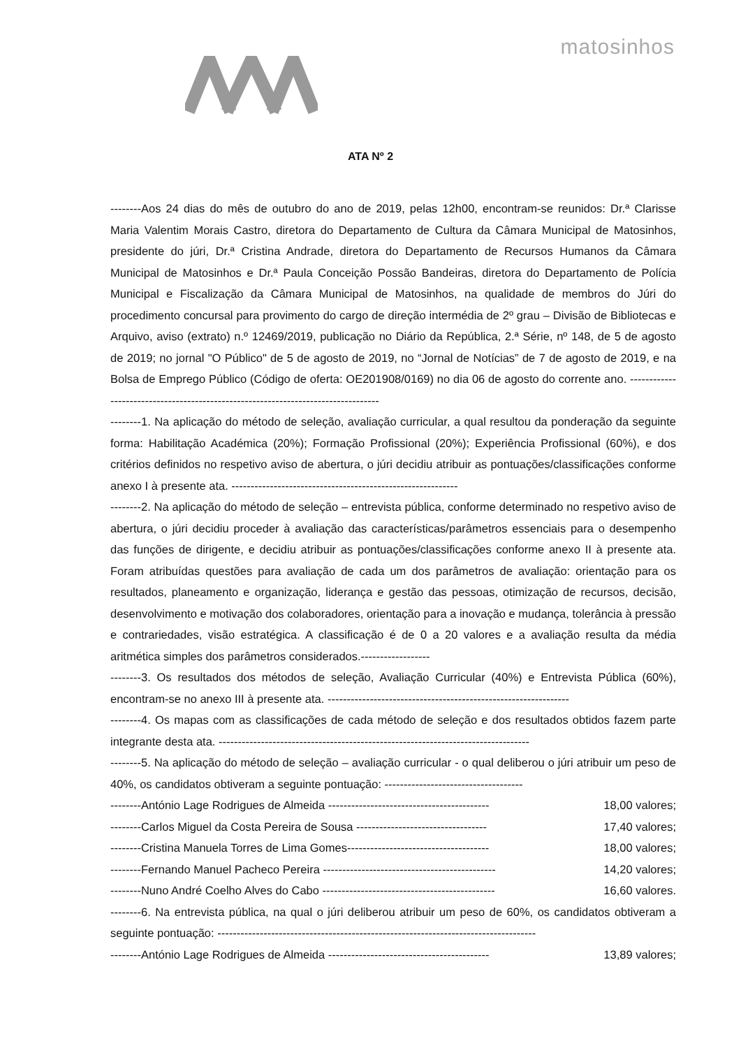matosinhos
ATA Nº 2
--------Aos 24 dias do mês de outubro do ano de 2019, pelas 12h00, encontram-se reunidos: Dr.ª Clarisse Maria Valentim Morais Castro, diretora do Departamento de Cultura da Câmara Municipal de Matosinhos, presidente do júri, Dr.ª Cristina Andrade, diretora do Departamento de Recursos Humanos da Câmara Municipal de Matosinhos e Dr.ª Paula Conceição Possão Bandeiras, diretora do Departamento de Polícia Municipal e Fiscalização da Câmara Municipal de Matosinhos, na qualidade de membros do Júri do procedimento concursal para provimento do cargo de direção intermédia de 2º grau – Divisão de Bibliotecas e Arquivo, aviso (extrato) n.º 12469/2019, publicação no Diário da República, 2.ª Série, nº 148, de 5 de agosto de 2019; no jornal "O Público" de 5 de agosto de 2019, no “Jornal de Notícias” de 7 de agosto de 2019, e na Bolsa de Emprego Público (Código de oferta: OE201908/0169) no dia 06 de agosto do corrente ano. ----------------------------------------------------------------------------------
--------1. Na aplicação do método de seleção, avaliação curricular, a qual resultou da ponderação da seguinte forma: Habilitação Académica (20%); Formação Profissional (20%); Experiência Profissional (60%), e dos critérios definidos no respetivo aviso de abertura, o júri decidiu atribuir as pontuações/classificações conforme anexo I à presente ata. -----------------------------------------------------------
--------2. Na aplicação do método de seleção – entrevista pública, conforme determinado no respetivo aviso de abertura, o júri decidiu proceder à avaliação das características/parâmetros essenciais para o desempenho das funções de dirigente, e decidiu atribuir as pontuações/classificações conforme anexo II à presente ata. Foram atribuídas questões para avaliação de cada um dos parâmetros de avaliação: orientação para os resultados, planeamento e organização, liderança e gestão das pessoas, otimização de recursos, decisão, desenvolvimento e motivação dos colaboradores, orientação para a inovação e mudança, tolerância à pressão e contrariedades, visão estratégica. A classificação é de 0 a 20 valores e a avaliação resulta da média aritmética simples dos parâmetros considerados.------------------
--------3. Os resultados dos métodos de seleção, Avaliação Curricular (40%) e Entrevista Pública (60%), encontram-se no anexo III à presente ata. ---------------------------------------------------------------
--------4. Os mapas com as classificações de cada método de seleção e dos resultados obtidos fazem parte integrante desta ata. ---------------------------------------------------------------------------------
--------5. Na aplicação do método de seleção – avaliação curricular - o qual deliberou o júri atribuir um peso de 40%, os candidatos obtiveram a seguinte pontuação: ------------------------------------
--------António Lage Rodrigues de Almeida ------------------------------------------ 18,00 valores;
--------Carlos Miguel da Costa Pereira de Sousa ---------------------------------- 17,40 valores;
--------Cristina Manuela Torres de Lima Gomes------------------------------------- 18,00 valores;
--------Fernando Manuel Pacheco Pereira --------------------------------------------- 14,20 valores;
--------Nuno André Coelho Alves do Cabo --------------------------------------------- 16,60 valores.
--------6. Na entrevista pública, na qual o júri deliberou atribuir um peso de 60%, os candidatos obtiveram a seguinte pontuação: -----------------------------------------------------------------------------------
--------António Lage Rodrigues de Almeida ------------------------------------------ 13,89 valores;